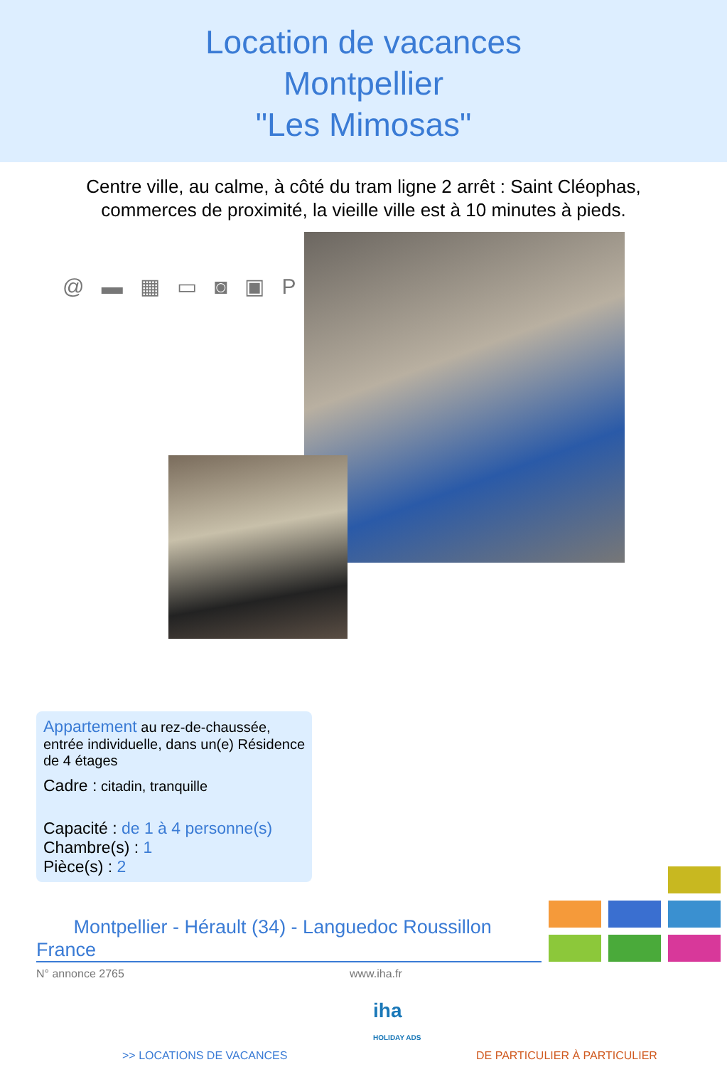Location de vacances
Montpellier
"Les Mimosas"
Centre ville, au calme, à côté du tram ligne 2 arrêt : Saint Cléophas,
commerces de proximité, la vieille ville est à 10 minutes à pieds.
@ ▬ ▦ ▭ ◙ ▣ P
Appartement au rez-de-chaussée, entrée individuelle, dans un(e) Résidence de 4 étages
Cadre : citadin, tranquille
Capacité : de 1 à 4 personne(s)
Chambre(s) : 1
Pièce(s) : 2
Montpellier - Hérault (34) - Languedoc Roussillon
France
N° annonce 2765 www.iha.fr
iha
HOLIDAY ADS
>> LOCATIONS DE VACANCES DE PARTICULIER À PARTICULIER